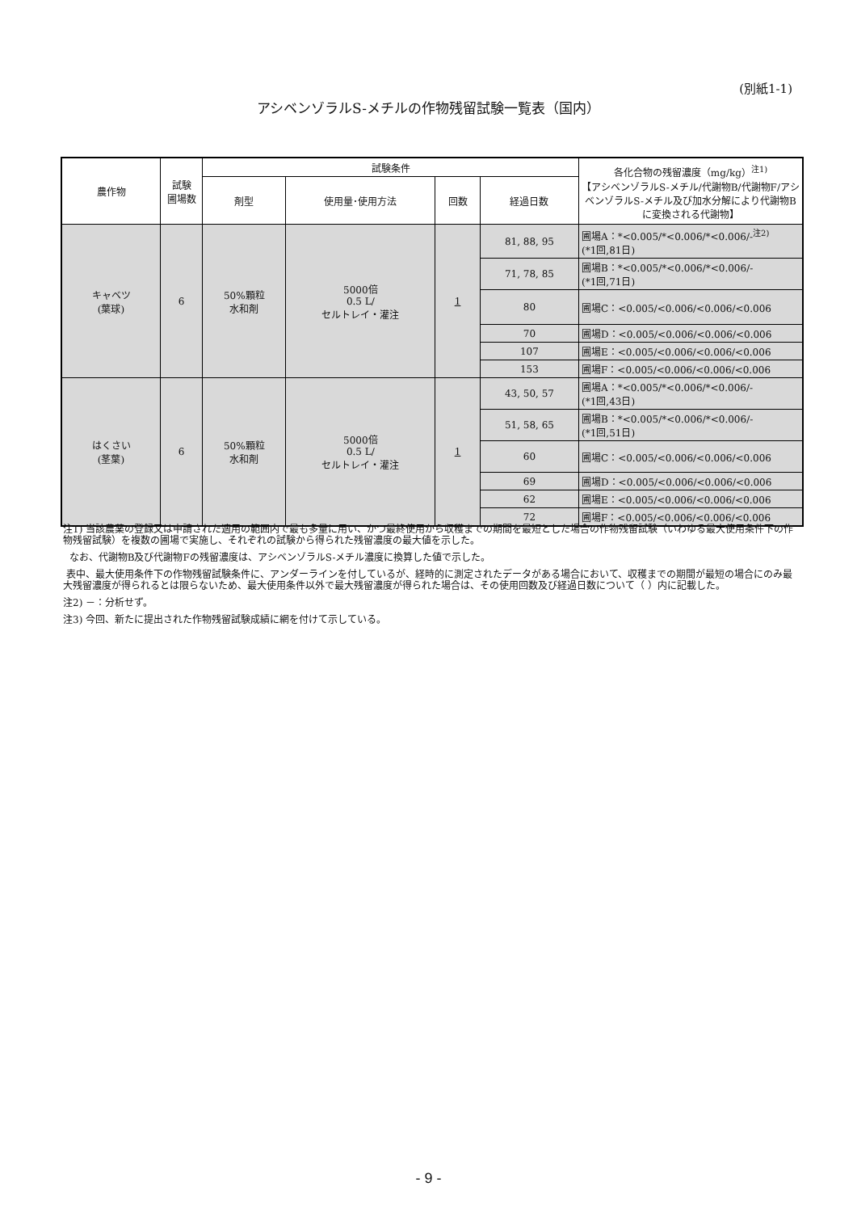(別紙1-1)
アシベンゾラルS-メチルの作物残留試験一覧表（国内）
| 農作物 | 試験 圃場数 | 試験条件 | | | | 各化合物の残留濃度（mg/kg）<sup>注1)</sup> 【アシベンゾラルS-メチル/代謝物B/代謝物F/アシベンゾラルS-メチル及び加水分解により代謝物Bに変換される代謝物】 |
| --- | --- | --- | --- | --- | --- | --- |
| | | 剤型 | 使用量･使用方法 | 回数 | 経過日数 | |
| キャベツ (葉球) | 6 | 50%顆粒 水和剤 | 5000倍 0.5 L/ セルトレイ・灌注 | 1 | 81, 88, 95 | 圃場A：*<0.005/*<0.006/*<0.006/-<sup>注2)</sup> (*1回,81日) |
| | | | | | 71, 78, 85 | 圃場B：*<0.005/*<0.006/*<0.006/- (*1回,71日) |
| | | | | | 80 | 圃場C：<0.005/<0.006/<0.006/<0.006 |
| | | | | | 70 | 圃場D：<0.005/<0.006/<0.006/<0.006 |
| | | | | | 107 | 圃場E：<0.005/<0.006/<0.006/<0.006 |
| | | | | | 153 | 圃場F：<0.005/<0.006/<0.006/<0.006 |
| はくさい (茎葉) | 6 | 50%顆粒 水和剤 | 5000倍 0.5 L/ セルトレイ・灌注 | 1 | 43, 50, 57 | 圃場A：*<0.005/*<0.006/*<0.006/- (*1回,43日) |
| | | | | | 51, 58, 65 | 圃場B：*<0.005/*<0.006/*<0.006/- (*1回,51日) |
| | | | | | 60 | 圃場C：<0.005/<0.006/<0.006/<0.006 |
| | | | | | 69 | 圃場D：<0.005/<0.006/<0.006/<0.006 |
| | | | | | 62 | 圃場E：<0.005/<0.006/<0.006/<0.006 |
| | | | | | 72 | 圃場F：<0.005/<0.006/<0.006/<0.006 |
注1) 当該農薬の登録又は申請された適用の範囲内で最も多量に用い、かつ最終使用から収穫までの期間を最短とした場合の作物残留試験（いわゆる最大使用条件下の作物残留試験）を複数の圃場で実施し、それぞれの試験から得られた残留濃度の最大値を示した。
なお、代謝物B及び代謝物Fの残留濃度は、アシベンゾラルS-メチル濃度に換算した値で示した。
表中、最大使用条件下の作物残留試験条件に、アンダーラインを付しているが、経時的に測定されたデータがある場合において、収穫までの期間が最短の場合にのみ最大残留濃度が得られるとは限らないため、最大使用条件以外で最大残留濃度が得られた場合は、その使用回数及び経過日数について（ ）内に記載した。
注2) －：分析せず。
注3) 今回、新たに提出された作物残留試験成績に網を付けて示している。
- 9 -